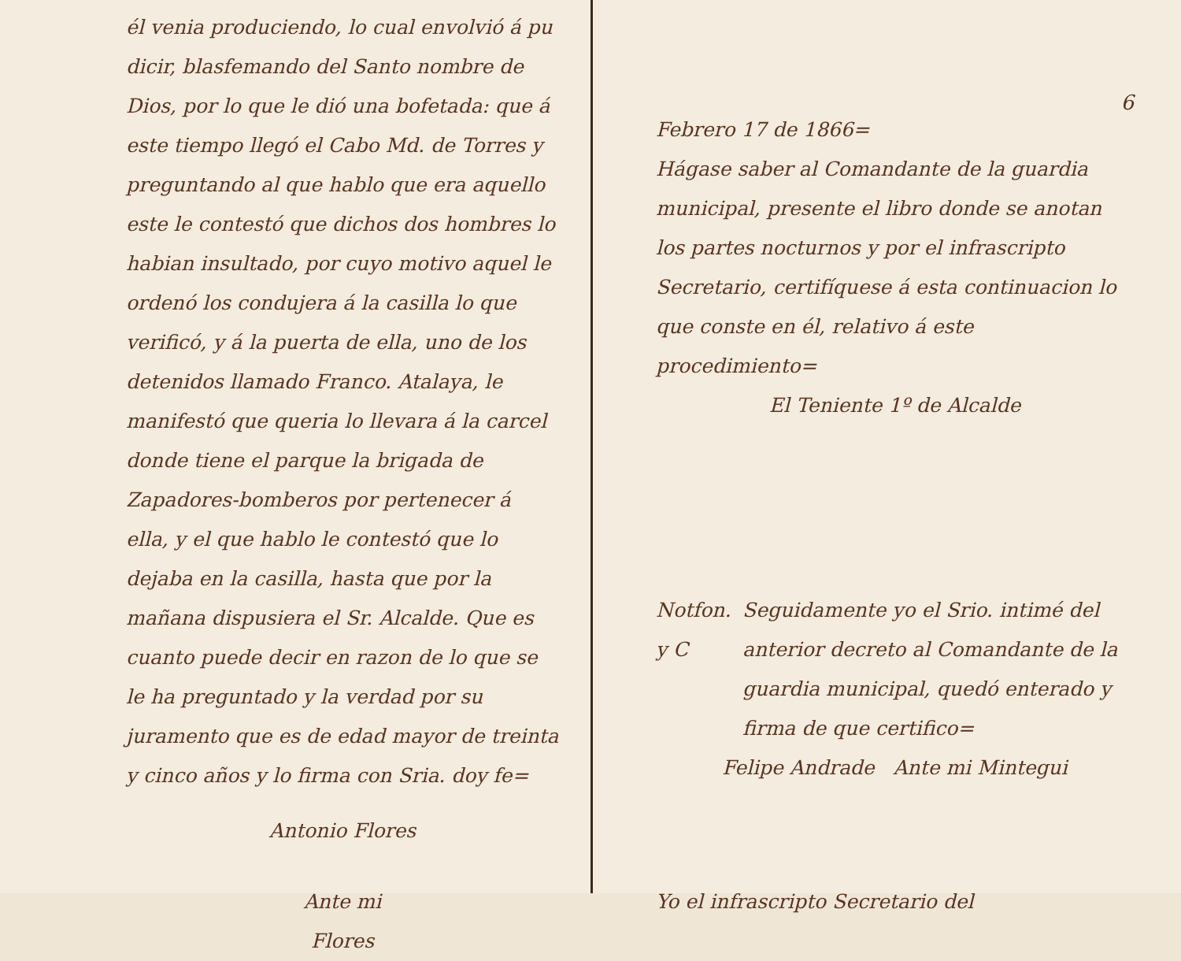él venia produciendo, lo cual envolvió á pu dicir, blasfemando del Santo nombre de Dios, por lo que le dió una bofetada: que á este tiempo llegó el Cabo Md. de Torres y preguntando al que hablo que era aquello este le contestó que dichos dos hombres lo habian insultado, por cuyo motivo aquel le ordenó los condujera á la casilla lo que verificó, y á la puerta de ella, uno de los detenidos llamado Franco. Atalaya, le manifestó que queria lo llevara á la carcel donde tiene el parque la brigada de Zapadores-bomberos por pertenecer á ella, y el que hablo le contestó que lo dejaba en la casilla, hasta que por la mañana dispusiera el Sr. Alcalde. Que es cuanto puede decir en razon de lo que se le ha preguntado y la verdad por su juramento que es de edad mayor de treinta y cinco años y lo firma con Sria. doy fe=
Antonio Flores
Ante mi
Flores
6
Febrero 17 de 1866=
Hágase saber al Comandante de la guardia municipal, presente el libro donde se anotan los partes nocturnos y por el infrascripto Secretario, certifíquese á esta continuacion lo que conste en él, relativo á este procedimiento=
El Teniente 1º de Alcalde
Notfon. y C
Seguidamente yo el Srio. intimé del anterior decreto al Comandante de la guardia municipal, quedó enterado y firma de que certifico=
Felipe Andrade Ante mi Mintegui
Yo el infrascripto Secretario del